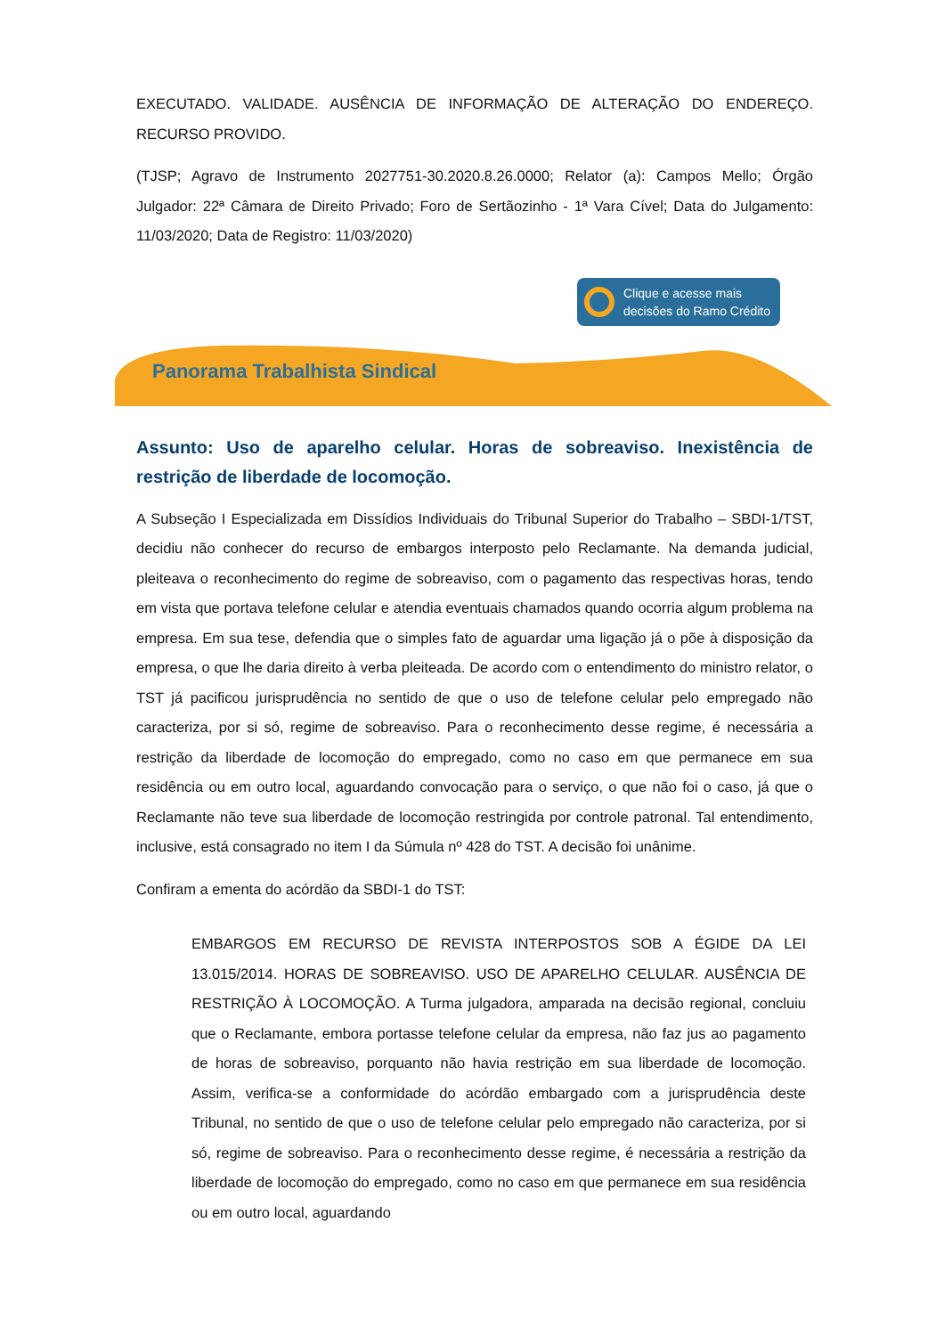EXECUTADO. VALIDADE. AUSÊNCIA DE INFORMAÇÃO DE ALTERAÇÃO DO ENDEREÇO. RECURSO PROVIDO.
(TJSP; Agravo de Instrumento 2027751-30.2020.8.26.0000; Relator (a): Campos Mello; Órgão Julgador: 22ª Câmara de Direito Privado; Foro de Sertãozinho - 1ª Vara Cível; Data do Julgamento: 11/03/2020; Data de Registro: 11/03/2020)
Clique e acesse mais
decisões do Ramo Crédito
Panorama Trabalhista Sindical
Assunto: Uso de aparelho celular. Horas de sobreaviso. Inexistência de restrição de liberdade de locomoção.
A Subseção I Especializada em Dissídios Individuais do Tribunal Superior do Trabalho – SBDI-1/TST, decidiu não conhecer do recurso de embargos interposto pelo Reclamante. Na demanda judicial, pleiteava o reconhecimento do regime de sobreaviso, com o pagamento das respectivas horas, tendo em vista que portava telefone celular e atendia eventuais chamados quando ocorria algum problema na empresa. Em sua tese, defendia que o simples fato de aguardar uma ligação já o põe à disposição da empresa, o que lhe daria direito à verba pleiteada. De acordo com o entendimento do ministro relator, o TST já pacificou jurisprudência no sentido de que o uso de telefone celular pelo empregado não caracteriza, por si só, regime de sobreaviso. Para o reconhecimento desse regime, é necessária a restrição da liberdade de locomoção do empregado, como no caso em que permanece em sua residência ou em outro local, aguardando convocação para o serviço, o que não foi o caso, já que o Reclamante não teve sua liberdade de locomoção restringida por controle patronal. Tal entendimento, inclusive, está consagrado no item I da Súmula nº 428 do TST. A decisão foi unânime.
Confiram a ementa do acórdão da SBDI-1 do TST:
EMBARGOS EM RECURSO DE REVISTA INTERPOSTOS SOB A ÉGIDE DA LEI 13.015/2014. HORAS DE SOBREAVISO. USO DE APARELHO CELULAR. AUSÊNCIA DE RESTRIÇÃO À LOCOMOÇÃO. A Turma julgadora, amparada na decisão regional, concluiu que o Reclamante, embora portasse telefone celular da empresa, não faz jus ao pagamento de horas de sobreaviso, porquanto não havia restrição em sua liberdade de locomoção. Assim, verifica-se a conformidade do acórdão embargado com a jurisprudência deste Tribunal, no sentido de que o uso de telefone celular pelo empregado não caracteriza, por si só, regime de sobreaviso. Para o reconhecimento desse regime, é necessária a restrição da liberdade de locomoção do empregado, como no caso em que permanece em sua residência ou em outro local, aguardando